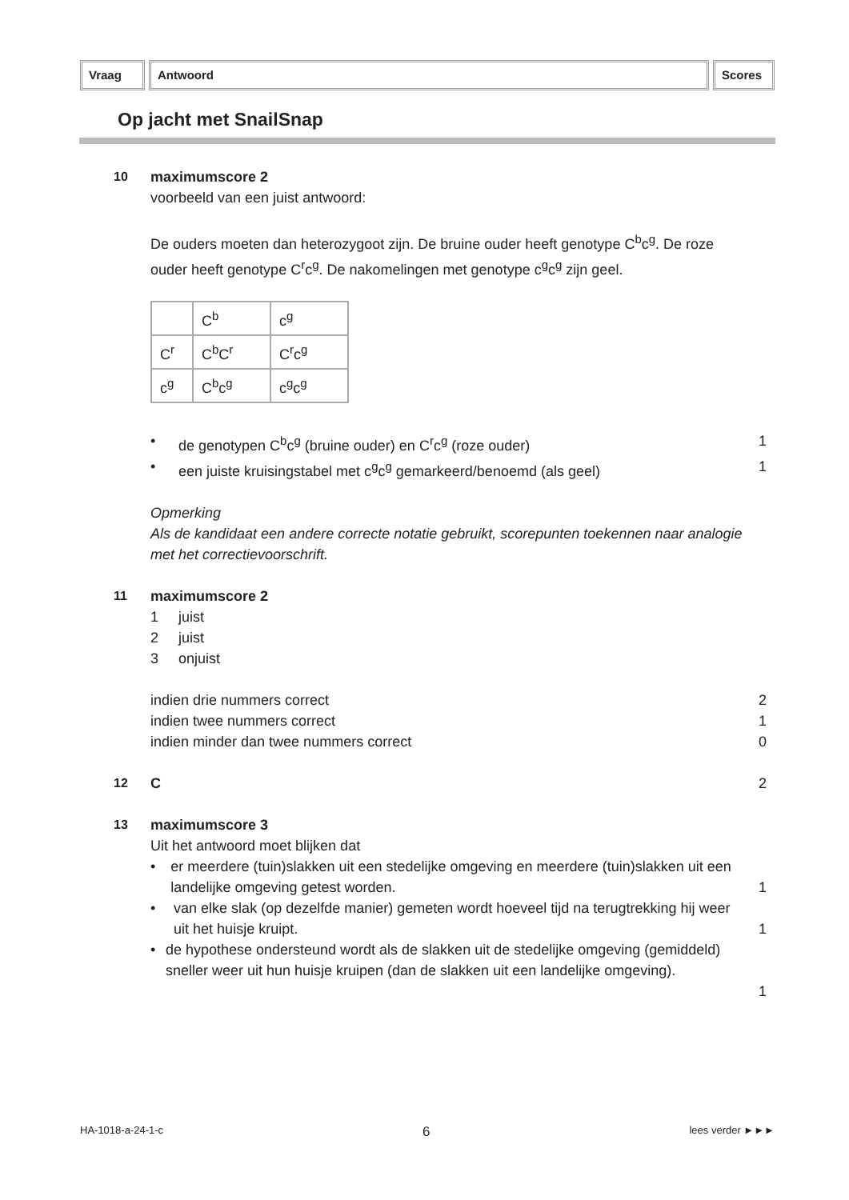Vraag Antwoord Scores
Op jacht met SnailSnap
10 maximumscore 2
voorbeeld van een juist antwoord:
De ouders moeten dan heterozygoot zijn. De bruine ouder heeft genotype C<sup>b</sup>c<sup>g</sup>. De roze ouder heeft genotype C<sup>r</sup>c<sup>g</sup>. De nakomelingen met genotype c<sup>g</sup>c<sup>g</sup> zijn geel.
| | C<sup>b</sup> | c<sup>g</sup> |
| C<sup>r</sup> | C<sup>b</sup>C<sup>r</sup> | C<sup>r</sup>c<sup>g</sup> |
| c<sup>g</sup> | C<sup>b</sup>c<sup>g</sup> | c<sup>g</sup>c<sup>g</sup> |
• de genotypen C<sup>b</sup>c<sup>g</sup> (bruine ouder) en C<sup>r</sup>c<sup>g</sup> (roze ouder) 1
• een juiste kruisingstabel met c<sup>g</sup>c<sup>g</sup> gemarkeerd/benoemd (als geel) 1
Opmerking
Als de kandidaat een andere correcte notatie gebruikt, scorepunten toekennen naar analogie met het correctievoorschrift.
11 maximumscore 2
1 juist
2 juist
3 onjuist
indien drie nummers correct 2
indien twee nummers correct 1
indien minder dan twee nummers correct 0
12 C 2
13 maximumscore 3
Uit het antwoord moet blijken dat
• er meerdere (tuin)slakken uit een stedelijke omgeving en meerdere (tuin)slakken uit een landelijke omgeving getest worden.
1
• van elke slak (op dezelfde manier) gemeten wordt hoeveel tijd na terugtrekking hij weer uit het huisje kruipt.
1
• de hypothese ondersteund wordt als de slakken uit de stedelijke omgeving (gemiddeld) sneller weer uit hun huisje kruipen (dan de slakken uit een landelijke omgeving).
1
HA-1018-a-24-1-c 6 lees verder ►►►